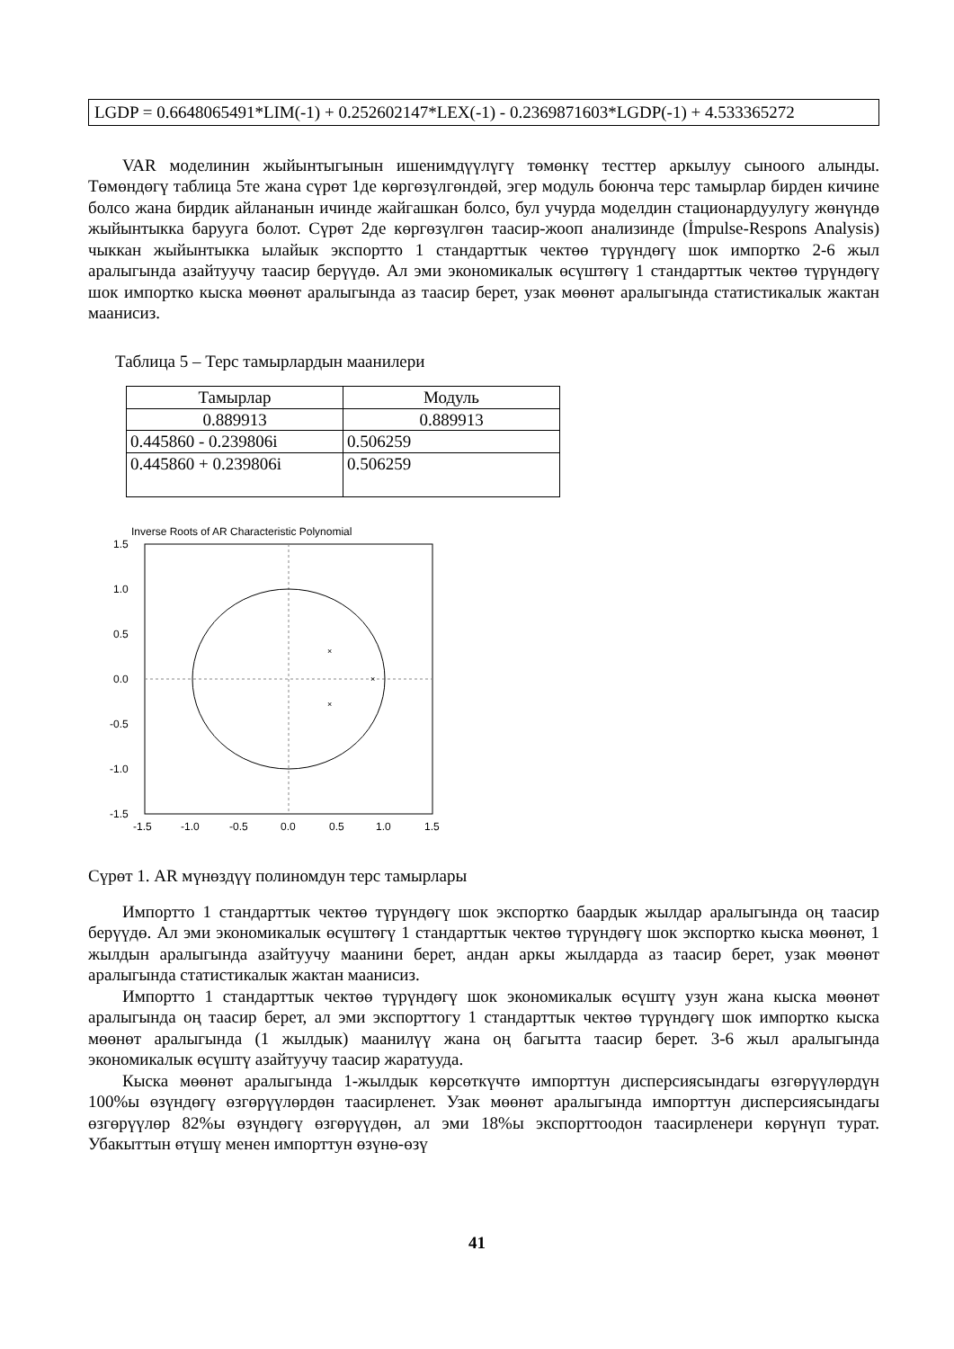LGDP = 0.6648065491*LIM(-1) + 0.252602147*LEX(-1) - 0.2369871603*LGDP(-1) + 4.533365272
VAR моделинин жыйынтыгынын ишенимдүүлүгү төмөнкү тесттер аркылуу сыноого алынды. Төмөндөгү таблица 5те жана сүрөт 1де көргөзүлгөндөй, эгер модуль боюнча терс тамырлар бирден кичине болсо жана бирдик айлананын ичинде жайгашкан болсо, бул учурда моделдин стационардуулугу жөнүндө жыйынтыкка барууга болот. Сүрөт 2де көргөзүлгөн таасир-жооп анализинде (İmpulse-Respons Analysis) чыккан жыйынтыкка ылайык экспортто 1 стандарттык чектөө түрүндөгү шок импортко 2-6 жыл аралыгында азайтуучу таасир берүүдө. Ал эми экономикалык өсүштөгү 1 стандарттык чектөө түрүндөгү шок импортко кыска мөөнөт аралыгында аз таасир берет, узак мөөнөт аралыгында статистикалык жактан маанисиз.
Таблица 5 – Терс тамырлардын маанилери
| Тамырлар | Модуль |
| --- | --- |
| 0.889913 | 0.889913 |
| 0.445860 - 0.239806i | 0.506259 |
| 0.445860 + 0.239806i | 0.506259 |
Inverse Roots of AR Characteristic Polynomial
×
×
×
1.5
1.0
0.5
0.0
-0.5
-1.0
-1.5
-1.5
-1.0
-0.5
0.0
0.5
1.0
1.5
Сүрөт 1. AR мүнөздүү полиномдун терс тамырлары
Импортто 1 стандарттык чектөө түрүндөгү шок экспортко баардык жылдар аралыгында оң таасир берүүдө. Ал эми экономикалык өсүштөгү 1 стандарттык чектөө түрүндөгү шок экспортко кыска мөөнөт, 1 жылдын аралыгында азайтуучу маанини берет, андан аркы жылдарда аз таасир берет, узак мөөнөт аралыгында статистикалык жактан маанисиз.
Импортто 1 стандарттык чектөө түрүндөгү шок экономикалык өсүштү узун жана кыска мөөнөт аралыгында оң таасир берет, ал эми экспорттогу 1 стандарттык чектөө түрүндөгү шок импортко кыска мөөнөт аралыгында (1 жылдык) маанилүү жана оң багытта таасир берет. 3-6 жыл аралыгында экономикалык өсүштү азайтуучу таасир жаратууда.
Кыска мөөнөт аралыгында 1-жылдык көрсөткүчтө импорттун дисперсиясындагы өзгөрүүлөрдүн 100%ы өзүндөгү өзгөрүүлөрдөн таасирленет. Узак мөөнөт аралыгында импорттун дисперсиясындагы өзгөрүүлөр 82%ы өзүндөгү өзгөрүүдөн, ал эми 18%ы экспорттоодон таасирленери көрүнүп турат. Убакыттын өтүшү менен импорттун өзүнө-өзү
41